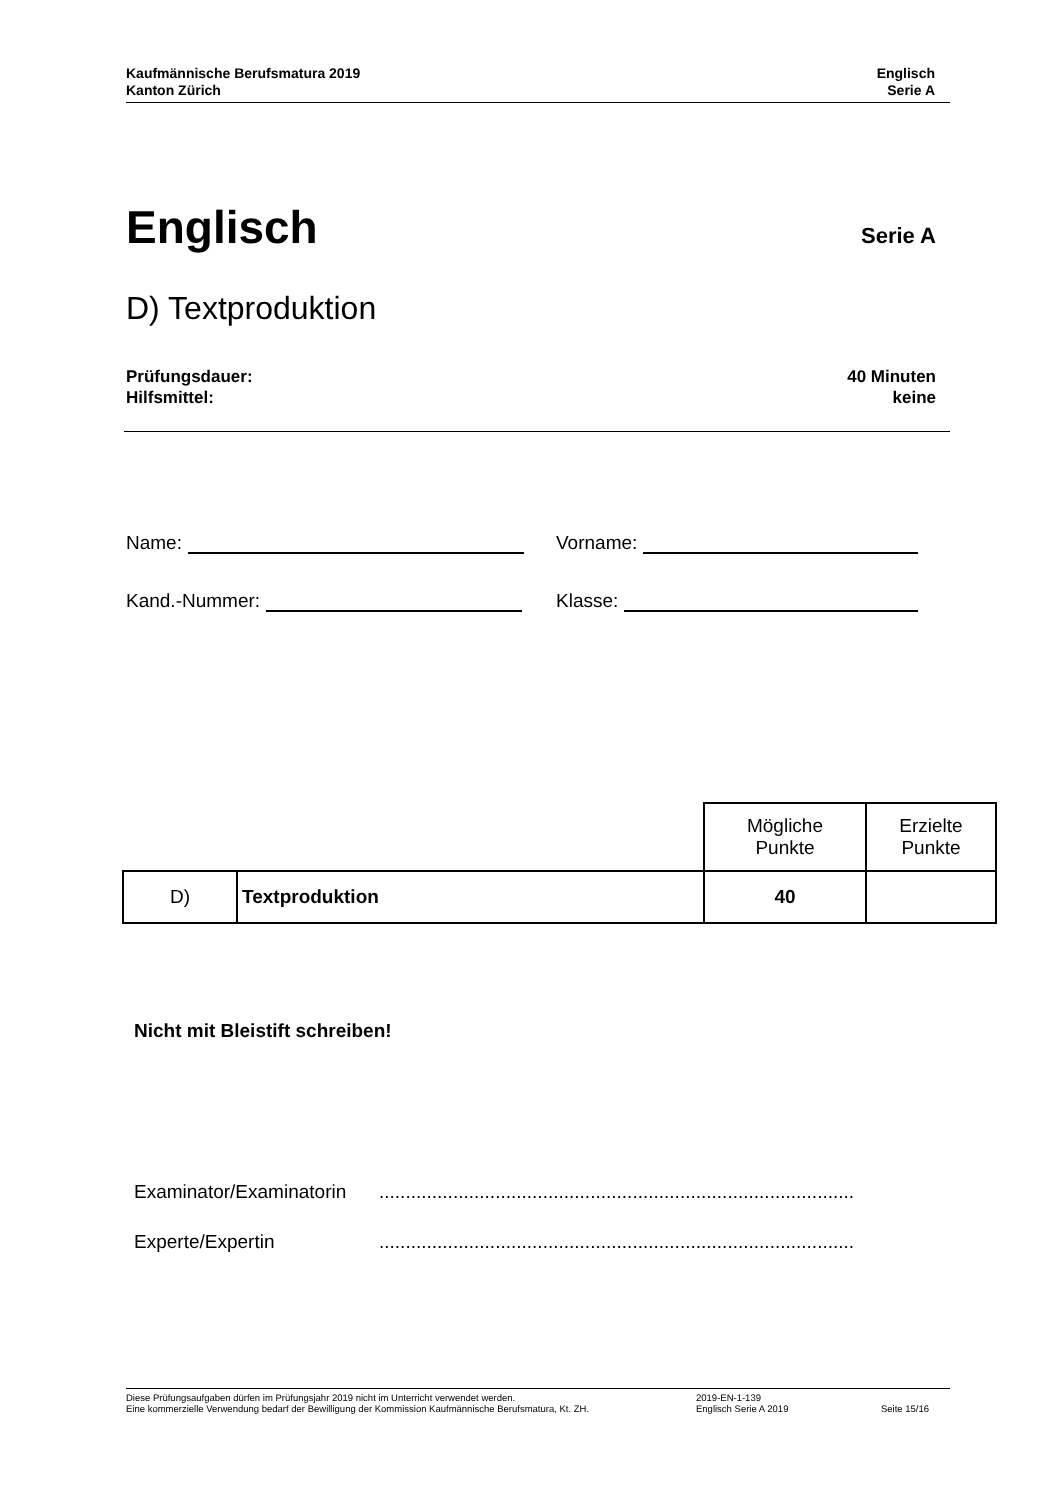Kaufmännische Berufsmatura 2019
Kanton Zürich
Englisch
Serie A
Englisch
Serie A
D) Textproduktion
Prüfungsdauer:
Hilfsmittel:
40 Minuten
keine
Name: Vorname:
Kand.-Nummer: Klasse:
| | | Mögliche Punkte | Erzielte Punkte |
| D) | Textproduktion | 40 | |
Nicht mit Bleistift schreiben!
Examinator/Examinatorin..........................................................................................
Experte/Expertin..........................................................................................
Diese Prüfungsaufgaben dürfen im Prüfungsjahr 2019 nicht im Unterricht verwendet werden.
Eine kommerzielle Verwendung bedarf der Bewilligung der Kommission Kaufmännische Berufsmatura, Kt. ZH.
2019-EN-1-139
Englisch Serie A 2019
Seite 15/16